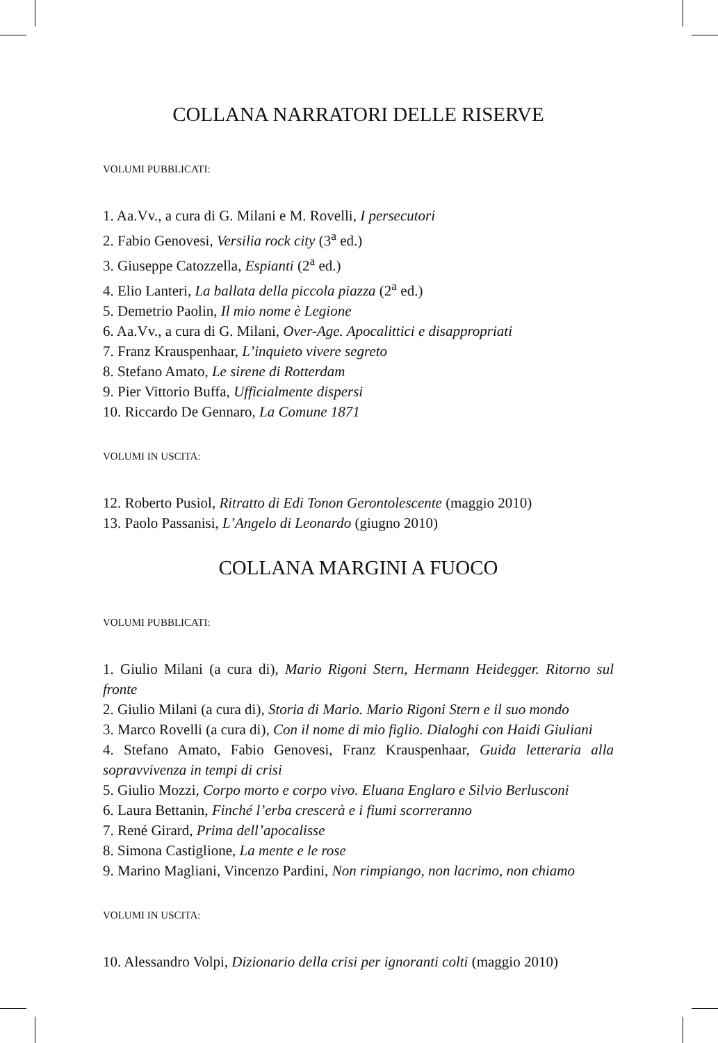COLLANA NARRATORI DELLE RISERVE
VOLUMI PUBBLICATI:
1. Aa.Vv., a cura di G. Milani e M. Rovelli, I persecutori
2. Fabio Genovesi, Versilia rock city (3<sup>a</sup> ed.)
3. Giuseppe Catozzella, Espianti (2<sup>a</sup> ed.)
4. Elio Lanteri, La ballata della piccola piazza (2<sup>a</sup> ed.)
5. Demetrio Paolin, Il mio nome è Legione
6. Aa.Vv., a cura di G. Milani, Over-Age. Apocalittici e disappropriati
7. Franz Krauspenhaar, L’inquieto vivere segreto
8. Stefano Amato, Le sirene di Rotterdam
9. Pier Vittorio Buffa, Ufficialmente dispersi
10. Riccardo De Gennaro, La Comune 1871
VOLUMI IN USCITA:
12. Roberto Pusiol, Ritratto di Edi Tonon Gerontolescente (maggio 2010)
13. Paolo Passanisi, L’Angelo di Leonardo (giugno 2010)
COLLANA MARGINI A FUOCO
VOLUMI PUBBLICATI:
1. Giulio Milani (a cura di), Mario Rigoni Stern, Hermann Heidegger. Ritorno sul fronte
2. Giulio Milani (a cura di), Storia di Mario. Mario Rigoni Stern e il suo mondo
3. Marco Rovelli (a cura di), Con il nome di mio figlio. Dialoghi con Haidi Giuliani
4. Stefano Amato, Fabio Genovesi, Franz Krauspenhaar, Guida letteraria alla sopravvivenza in tempi di crisi
5. Giulio Mozzi, Corpo morto e corpo vivo. Eluana Englaro e Silvio Berlusconi
6. Laura Bettanin, Finché l’erba crescerà e i fiumi scorreranno
7. René Girard, Prima dell’apocalisse
8. Simona Castiglione, La mente e le rose
9. Marino Magliani, Vincenzo Pardini, Non rimpiango, non lacrimo, non chiamo
VOLUMI IN USCITA:
10. Alessandro Volpi, Dizionario della crisi per ignoranti colti (maggio 2010)